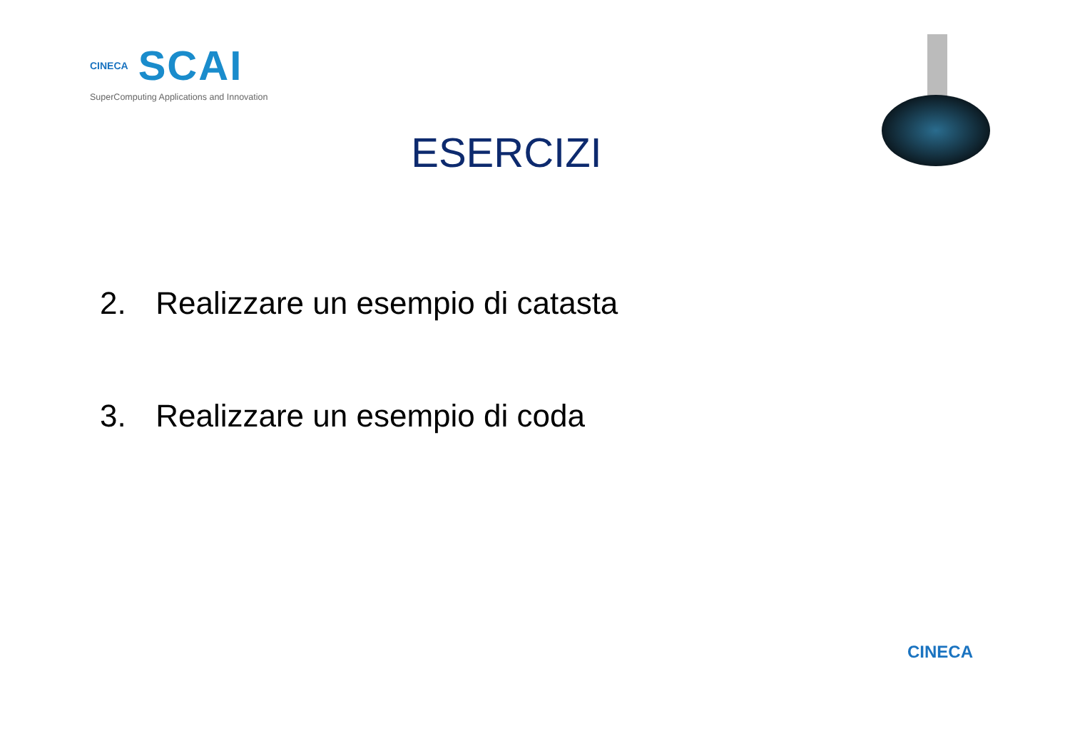CINECA SCAI
SuperComputing Applications and Innovation
ESERCIZI
2. Realizzare un esempio di catasta
3. Realizzare un esempio di coda
CINECA